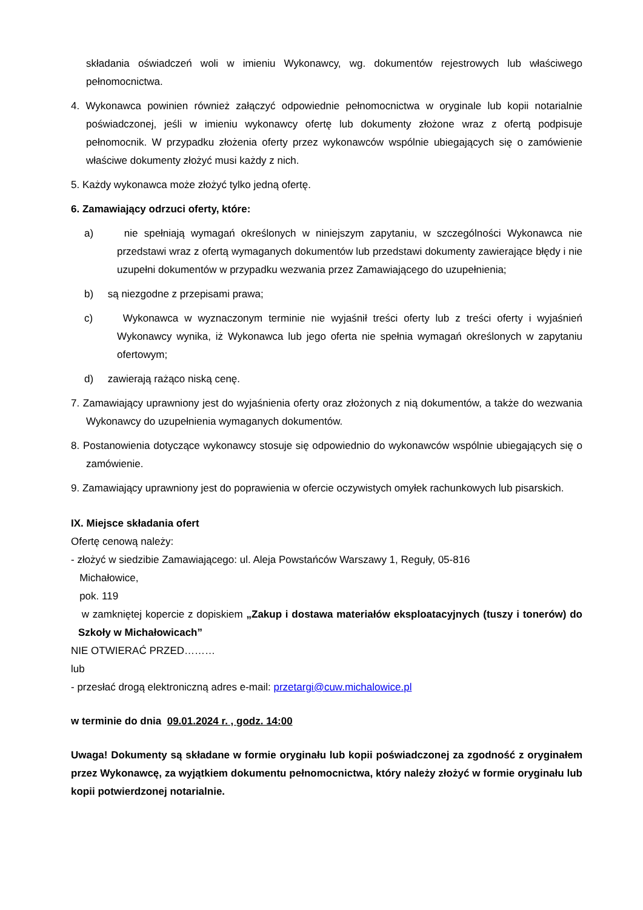składania oświadczeń woli w imieniu Wykonawcy, wg. dokumentów rejestrowych lub właściwego pełnomocnictwa.
4. Wykonawca powinien również załączyć odpowiednie pełnomocnictwa w oryginale lub kopii notarialnie poświadczonej, jeśli w imieniu wykonawcy ofertę lub dokumenty złożone wraz z ofertą podpisuje pełnomocnik. W przypadku złożenia oferty przez wykonawców wspólnie ubiegających się o zamówienie właściwe dokumenty złożyć musi każdy z nich.
5. Każdy wykonawca może złożyć tylko jedną ofertę.
6. Zamawiający odrzuci oferty, które:
a) nie spełniają wymagań określonych w niniejszym zapytaniu, w szczególności Wykonawca nie przedstawi wraz z ofertą wymaganych dokumentów lub przedstawi dokumenty zawierające błędy i nie uzupełni dokumentów w przypadku wezwania przez Zamawiającego do uzupełnienia;
b) są niezgodne z przepisami prawa;
c) Wykonawca w wyznaczonym terminie nie wyjaśnił treści oferty lub z treści oferty i wyjaśnień Wykonawcy wynika, iż Wykonawca lub jego oferta nie spełnia wymagań określonych w zapytaniu ofertowym;
d) zawierają rażąco niską cenę.
7. Zamawiający uprawniony jest do wyjaśnienia oferty oraz złożonych z nią dokumentów, a także do wezwania Wykonawcy do uzupełnienia wymaganych dokumentów.
8. Postanowienia dotyczące wykonawcy stosuje się odpowiednio do wykonawców wspólnie ubiegających się o zamówienie.
9. Zamawiający uprawniony jest do poprawienia w ofercie oczywistych omyłek rachunkowych lub pisarskich.
IX. Miejsce składania ofert
Ofertę cenową należy:
- złożyć w siedzibie Zamawiającego: ul. Aleja Powstańców Warszawy 1, Reguły, 05-816
Michałowice,
pok. 119
w zamkniętej kopercie z dopiskiem „Zakup i dostawa materiałów eksploatacyjnych (tuszy i tonerów) do Szkoły w Michałowicach”
NIE OTWIERAĆ PRZED………
lub
- przesłać drogą elektroniczną adres e-mail: przetargi@cuw.michalowice.pl
w terminie do dnia 09.01.2024 r. , godz. 14:00
Uwaga! Dokumenty są składane w formie oryginału lub kopii poświadczonej za zgodność z oryginałem przez Wykonawcę, za wyjątkiem dokumentu pełnomocnictwa, który należy złożyć w formie oryginału lub kopii potwierdzonej notarialnie.